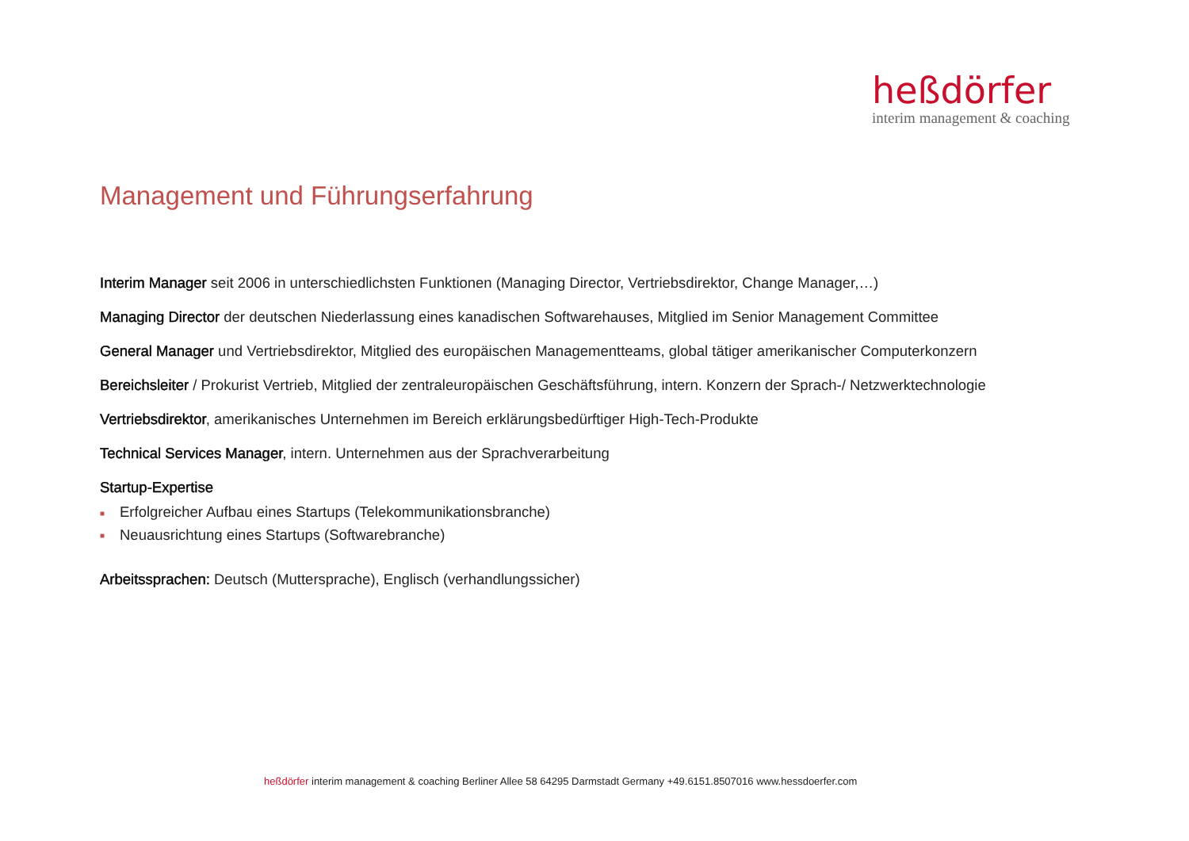heßdörfer
interim management & coaching
Management und Führungserfahrung
Interim Manager seit 2006 in unterschiedlichsten Funktionen (Managing Director, Vertriebsdirektor, Change Manager,…)
Managing Director der deutschen Niederlassung eines kanadischen Softwarehauses, Mitglied im Senior Management Committee
General Manager und Vertriebsdirektor, Mitglied des europäischen Managementteams, global tätiger amerikanischer Computerkonzern
Bereichsleiter / Prokurist Vertrieb, Mitglied der zentraleuropäischen Geschäftsführung, intern. Konzern der Sprach-/ Netzwerktechnologie
Vertriebsdirektor, amerikanisches Unternehmen im Bereich erklärungsbedürftiger High-Tech-Produkte
Technical Services Manager, intern. Unternehmen aus der Sprachverarbeitung
Startup-Expertise
■ Erfolgreicher Aufbau eines Startups (Telekommunikationsbranche)
■ Neuausrichtung eines Startups (Softwarebranche)
Arbeitssprachen: Deutsch (Muttersprache), Englisch (verhandlungssicher)
heßdörfer interim management & coaching Berliner Allee 58 64295 Darmstadt Germany +49.6151.8507016 www.hessdoerfer.com